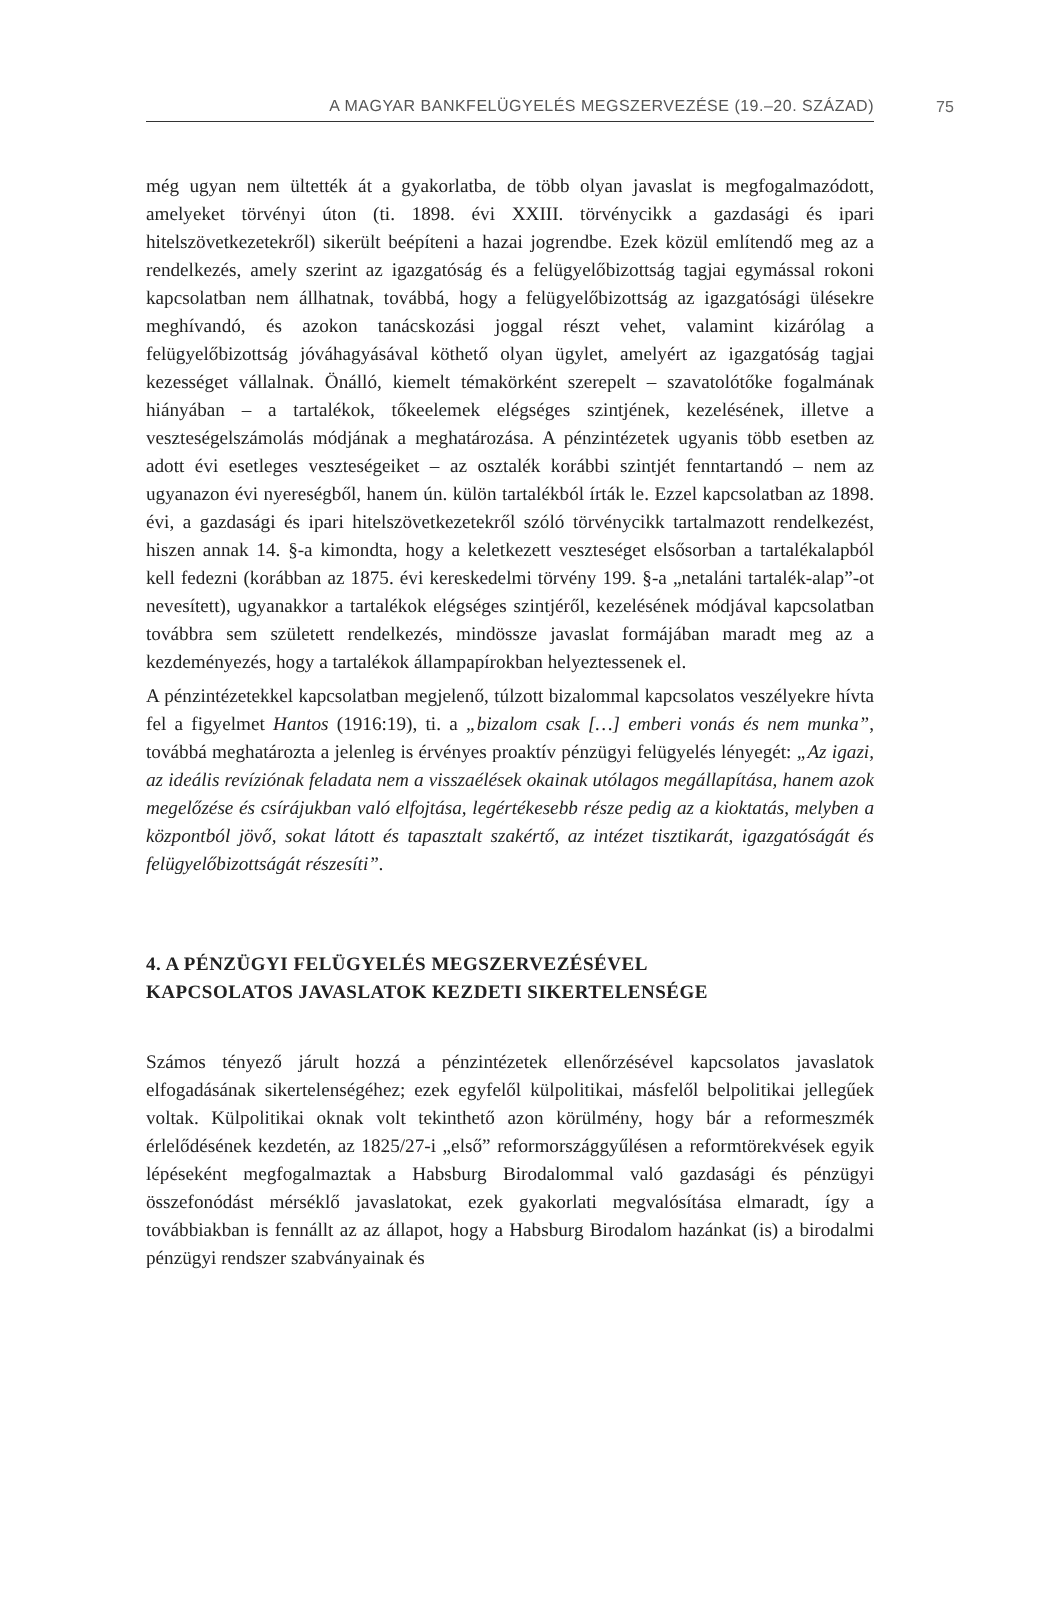A MAGYAR BANKFELÜGYELÉS MEGSZERVEZÉSE (19.–20. SZÁZAD)
75
még ugyan nem ültették át a gyakorlatba, de több olyan javaslat is megfogalmazódott, amelyeket törvényi úton (ti. 1898. évi XXIII. törvénycikk a gazdasági és ipari hitelszövetkezetekről) sikerült beépíteni a hazai jogrendbe. Ezek közül említendő meg az a rendelkezés, amely szerint az igazgatóság és a felügyelőbizottság tagjai egymással rokoni kapcsolatban nem állhatnak, továbbá, hogy a felügyelőbizottság az igazgatósági ülésekre meghívandó, és azokon tanácskozási joggal részt vehet, valamint kizárólag a felügyelőbizottság jóváhagyásával köthető olyan ügylet, amelyért az igazgatóság tagjai kezességet vállalnak. Önálló, kiemelt témakörként szerepelt – szavatolótőke fogalmának hiányában – a tartalékok, tőkeelemek elégséges szintjének, kezelésének, illetve a veszteségelszámolás módjának a meghatározása. A pénzintézetek ugyanis több esetben az adott évi esetleges veszteségeiket – az osztalék korábbi szintjét fenntartandó – nem az ugyanazon évi nyereségből, hanem ún. külön tartalékból írták le. Ezzel kapcsolatban az 1898. évi, a gazdasági és ipari hitelszövetkezetekről szóló törvénycikk tartalmazott rendelkezést, hiszen annak 14. §-a kimondta, hogy a keletkezett veszteséget elsősorban a tartalékalapból kell fedezni (korábban az 1875. évi kereskedelmi törvény 199. §-a „netaláni tartalék-alap”-ot nevesített), ugyanakkor a tartalékok elégséges szintjéről, kezelésének módjával kapcsolatban továbbra sem született rendelkezés, mindössze javaslat formájában maradt meg az a kezdeményezés, hogy a tartalékok állampapírokban helyeztessenek el.
A pénzintézetekkel kapcsolatban megjelenő, túlzott bizalommal kapcsolatos veszélyekre hívta fel a figyelmet Hantos (1916:19), ti. a „bizalom csak […] emberi vonás és nem munka”, továbbá meghatározta a jelenleg is érvényes proaktív pénzügyi felügyelés lényegét: „Az igazi, az ideális revíziónak feladata nem a visszaélések okainak utólagos megállapítása, hanem azok megelőzése és csírájukban való elfojtása, legértékesebb része pedig az a kioktatás, melyben a központból jövő, sokat látott és tapasztalt szakértő, az intézet tisztikarát, igazgatóságát és felügyelőbizottságát részesíti”.
4. A PÉNZÜGYI FELÜGYELÉS MEGSZERVEZÉSÉVEL
KAPCSOLATOS JAVASLATOK KEZDETI SIKERTELENSÉGE
Számos tényező járult hozzá a pénzintézetek ellenőrzésével kapcsolatos javaslatok elfogadásának sikertelenségéhez; ezek egyfelől külpolitikai, másfelől belpolitikai jellegűek voltak. Külpolitikai oknak volt tekinthető azon körülmény, hogy bár a reformeszmék érlelődésének kezdetén, az 1825/27-i „első” reformországgyűlésen a reformtörekvések egyik lépéseként megfogalmaztak a Habsburg Birodalommal való gazdasági és pénzügyi összefonódást mérséklő javaslatokat, ezek gyakorlati megvalósítása elmaradt, így a továbbiakban is fennállt az az állapot, hogy a Habsburg Birodalom hazánkat (is) a birodalmi pénzügyi rendszer szabványainak és